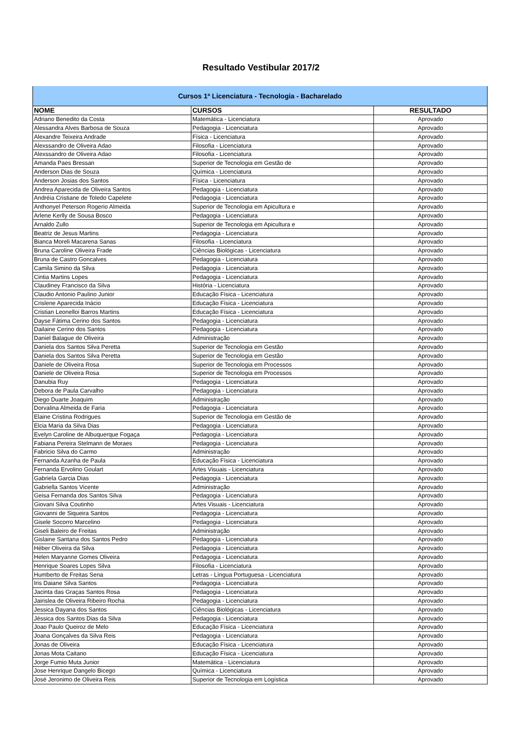Resultado Vestibular 2017/2
| Cursos 1ª Licenciatura - Tecnologia - Bacharelado | | |
| NOME | CURSOS | RESULTADO |
| Adriano Benedito da Costa | Matemática - Licenciatura | Aprovado |
| Alessandra Alves Barbosa de Souza | Pedagogia - Licenciatura | Aprovado |
| Alexandre Teixeira Andrade | Física - Licenciatura | Aprovado |
| Alexssandro de Oliveira Adao | Filosofia - Licenciatura | Aprovado |
| Alexssandro de Oliveira Adao | Filosofia - Licenciatura | Aprovado |
| Amanda Paes Bressan | Superior de Tecnologia em Gestão de | Aprovado |
| Anderson Dias de Souza | Química - Licenciatura | Aprovado |
| Anderson Josias dos Santos | Física - Licenciatura | Aprovado |
| Andrea Aparecida de Oliveira Santos | Pedagogia - Licenciatura | Aprovado |
| Andréia Cristiane de Toledo Capelete | Pedagogia - Licenciatura | Aprovado |
| Anthonyel Peterson Rogerio Almeida | Superior de Tecnologia em Apicultura e | Aprovado |
| Arlene Kerlly de Sousa Bosco | Pedagogia - Licenciatura | Aprovado |
| Arnaldo Zullo | Superior de Tecnologia em Apicultura e | Aprovado |
| Beatriz de Jesus Martins | Pedagogia - Licenciatura | Aprovado |
| Bianca Moreli Macarena Sanas | Filosofia - Licenciatura | Aprovado |
| Bruna Caroline Oliveira Frade | Ciências Biológicas - Licenciatura | Aprovado |
| Bruna de Castro Goncalves | Pedagogia - Licenciatura | Aprovado |
| Camila Simino da Silva | Pedagogia - Licenciatura | Aprovado |
| Cintia Martins Lopes | Pedagogia - Licenciatura | Aprovado |
| Claudiney Francisco da Silva | História - Licenciatura | Aprovado |
| Claudio Antonio Paulino Junior | Educação Física - Licenciatura | Aprovado |
| Crislene Aparecida Inácio | Educação Física - Licenciatura | Aprovado |
| Cristian Leonelloi Barros Martins | Educação Física - Licenciatura | Aprovado |
| Dayse Fátima Cerino dos Santos | Pedagogia - Licenciatura | Aprovado |
| Dailaine Cerino dos Santos | Pedagogia - Licenciatura | Aprovado |
| Daniel Balague de Oliveira | Administração | Aprovado |
| Daniela dos Santos Silva Peretta | Superior de Tecnologia em Gestão | Aprovado |
| Daniela dos Santos Silva Peretta | Superior de Tecnologia em Gestão | Aprovado |
| Daniele de Oliveira Rosa | Superior de Tecnologia em Processos | Aprovado |
| Daniele de Oliveira Rosa | Superior de Tecnologia em Processos | Aprovado |
| Danubia Ruy | Pedagogia - Licenciatura | Aprovado |
| Debora de Paula Carvalho | Pedagogia - Licenciatura | Aprovado |
| Diego Duarte Joaquim | Administração | Aprovado |
| Dorvalina Almeida de Faria | Pedagogia - Licenciatura | Aprovado |
| Elaine Cristina Rodrigues | Superior de Tecnologia em Gestão de | Aprovado |
| Elcia Maria da Silva Dias | Pedagogia - Licenciatura | Aprovado |
| Evelyn Caroline de Albuquerque Fogaça | Pedagogia - Licenciatura | Aprovado |
| Fabiana Pereira Stelmann de Moraes | Pedagogia - Licenciatura | Aprovado |
| Fabricio Silva do Carmo | Administração | Aprovado |
| Fernanda Azanha de Paula | Educação Física - Licenciatura | Aprovado |
| Fernanda Ervolino Goulart | Artes Visuais - Licenciatura | Aprovado |
| Gabriela Garcia Dias | Pedagogia - Licenciatura | Aprovado |
| Gabriella Santos Vicente | Administração | Aprovado |
| Geisa Fernanda dos Santos Silva | Pedagogia - Licenciatura | Aprovado |
| Giovani Silva Coutinho | Artes Visuais - Licenciatura | Aprovado |
| Giovanni de Siqueira Santos | Pedagogia - Licenciatura | Aprovado |
| Gisele Socorro Marcelino | Pedagogia - Licenciatura | Aprovado |
| Giseli Baleiro de Freitas | Administração | Aprovado |
| Gislaine Santana dos Santos Pedro | Pedagogia - Licenciatura | Aprovado |
| Héber Oliveira da Silva | Pedagogia - Licenciatura | Aprovado |
| Helen Maryanne Gomes Oliveira | Pedagogia - Licenciatura | Aprovado |
| Henrique Soares Lopes Silva | Filosofia - Licenciatura | Aprovado |
| Humberto de Freitas Sena | Letras - Língua Portuguesa - Licenciatura | Aprovado |
| Iris Daiane Silva Santos | Pedagogia - Licenciatura | Aprovado |
| Jacinta das Graças Santos Rosa | Pedagogia - Licenciatura | Aprovado |
| Jairislea de Oliveira Ribeiro Rocha | Pedagogia - Licenciatura | Aprovado |
| Jessica Dayana dos Santos | Ciências Biológicas - Licenciatura | Aprovado |
| Jéssica dos Santos Dias da Silva | Pedagogia - Licenciatura | Aprovado |
| Joao Paulo Queiroz de Melo | Educação Física - Licenciatura | Aprovado |
| Joana Gonçalves da Silva Reis | Pedagogia - Licenciatura | Aprovado |
| Jonas de Oliveira | Educação Física - Licenciatura | Aprovado |
| Jonas Mota Caitano | Educação Física - Licenciatura | Aprovado |
| Jorge Fumio Muta Junior | Matemática - Licenciatura | Aprovado |
| Jose Henrique Dangelo Bicego | Química - Licenciatura | Aprovado |
| José Jeronimo de Oliveira Reis | Superior de Tecnologia em Logística | Aprovado |